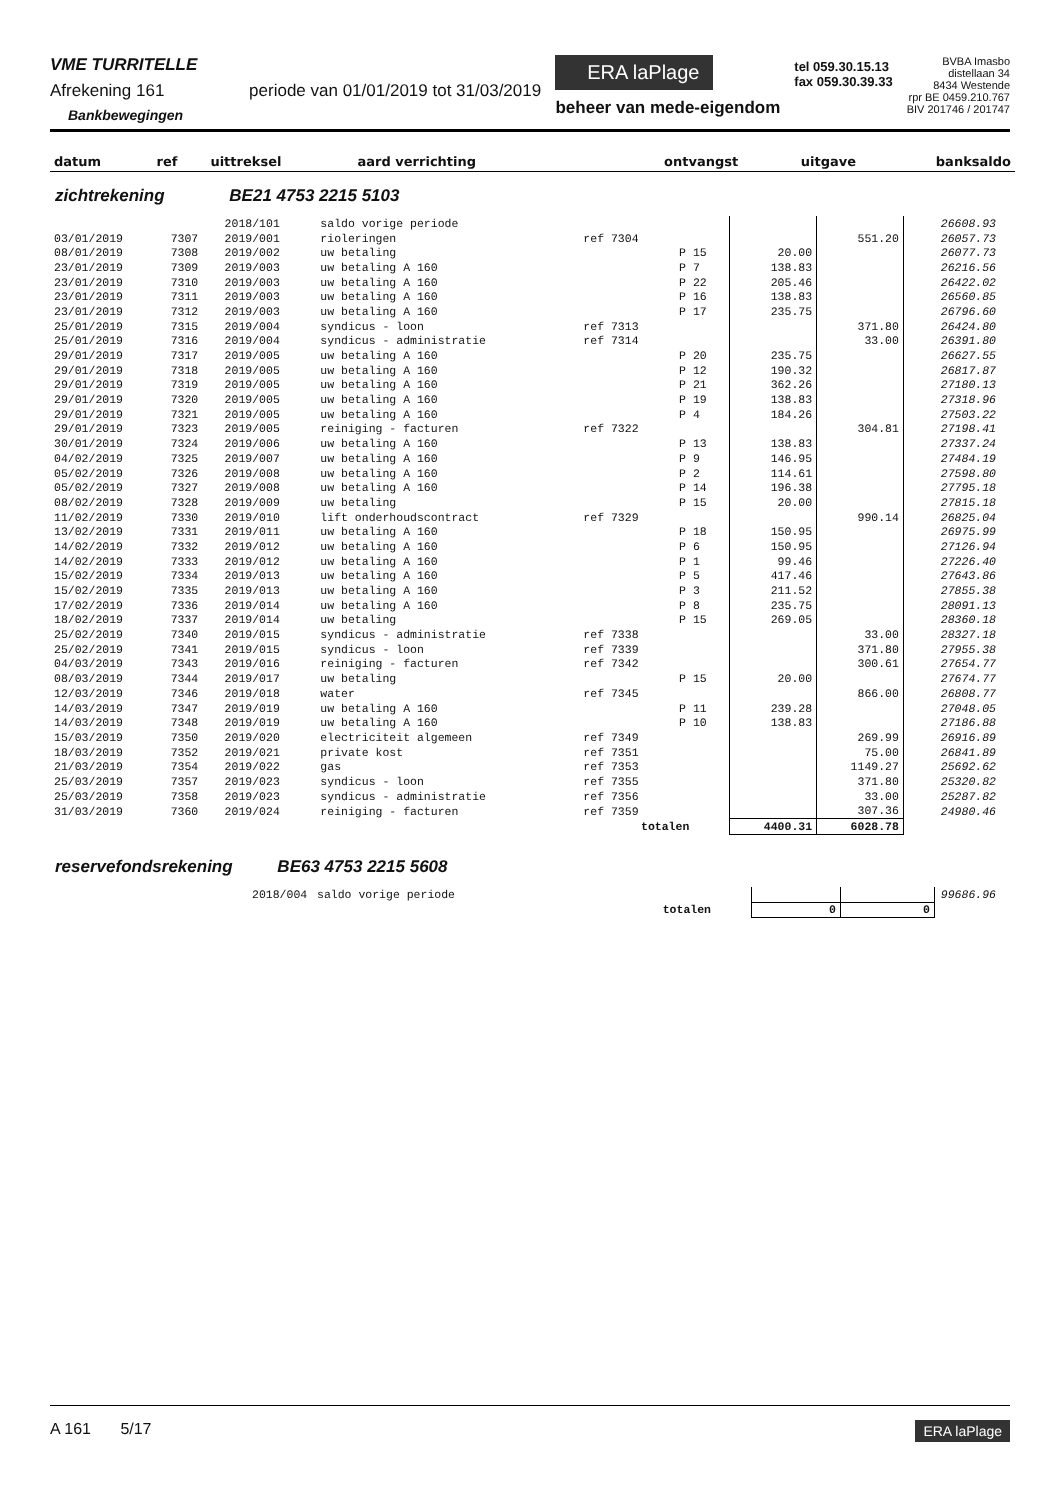VME TURRITELLE
Afrekening 161 periode van 01/01/2019 tot 31/03/2019
Bankbewegingen
ERA laPlage
beheer van mede-eigendom
tel 059.30.15.13
fax 059.30.39.33
BVBA Imasbo
distellaan 34
8434 Westende
rpr BE 0459.210.767
BIV 201746 / 201747
| datum | ref | uittreksel | aard verrichting | ontvangst | uitgave | banksaldo |
| --- | --- | --- | --- | --- | --- | --- |
zichtrekening BE21 4753 2215 5103
| | | 2018/101 | saldo vorige periode | | | | | 26608.93 |
| 03/01/2019 | 7307 | 2019/001 | rioleringen | ref 7304 | | | 551.20 | 26057.73 |
| 08/01/2019 | 7308 | 2019/002 | uw betaling | | P 15 | 20.00 | | 26077.73 |
| 23/01/2019 | 7309 | 2019/003 | uw betaling A 160 | | P 7 | 138.83 | | 26216.56 |
| 23/01/2019 | 7310 | 2019/003 | uw betaling A 160 | | P 22 | 205.46 | | 26422.02 |
| 23/01/2019 | 7311 | 2019/003 | uw betaling A 160 | | P 16 | 138.83 | | 26560.85 |
| 23/01/2019 | 7312 | 2019/003 | uw betaling A 160 | | P 17 | 235.75 | | 26796.60 |
| 25/01/2019 | 7315 | 2019/004 | syndicus - loon | ref 7313 | | | 371.80 | 26424.80 |
| 25/01/2019 | 7316 | 2019/004 | syndicus - administratie | ref 7314 | | | 33.00 | 26391.80 |
| 29/01/2019 | 7317 | 2019/005 | uw betaling A 160 | | P 20 | 235.75 | | 26627.55 |
| 29/01/2019 | 7318 | 2019/005 | uw betaling A 160 | | P 12 | 190.32 | | 26817.87 |
| 29/01/2019 | 7319 | 2019/005 | uw betaling A 160 | | P 21 | 362.26 | | 27180.13 |
| 29/01/2019 | 7320 | 2019/005 | uw betaling A 160 | | P 19 | 138.83 | | 27318.96 |
| 29/01/2019 | 7321 | 2019/005 | uw betaling A 160 | | P 4 | 184.26 | | 27503.22 |
| 29/01/2019 | 7323 | 2019/005 | reiniging - facturen | ref 7322 | | | 304.81 | 27198.41 |
| 30/01/2019 | 7324 | 2019/006 | uw betaling A 160 | | P 13 | 138.83 | | 27337.24 |
| 04/02/2019 | 7325 | 2019/007 | uw betaling A 160 | | P 9 | 146.95 | | 27484.19 |
| 05/02/2019 | 7326 | 2019/008 | uw betaling A 160 | | P 2 | 114.61 | | 27598.80 |
| 05/02/2019 | 7327 | 2019/008 | uw betaling A 160 | | P 14 | 196.38 | | 27795.18 |
| 08/02/2019 | 7328 | 2019/009 | uw betaling | | P 15 | 20.00 | | 27815.18 |
| 11/02/2019 | 7330 | 2019/010 | lift onderhoudscontract | ref 7329 | | | 990.14 | 26825.04 |
| 13/02/2019 | 7331 | 2019/011 | uw betaling A 160 | | P 18 | 150.95 | | 26975.99 |
| 14/02/2019 | 7332 | 2019/012 | uw betaling A 160 | | P 6 | 150.95 | | 27126.94 |
| 14/02/2019 | 7333 | 2019/012 | uw betaling A 160 | | P 1 | 99.46 | | 27226.40 |
| 15/02/2019 | 7334 | 2019/013 | uw betaling A 160 | | P 5 | 417.46 | | 27643.86 |
| 15/02/2019 | 7335 | 2019/013 | uw betaling A 160 | | P 3 | 211.52 | | 27855.38 |
| 17/02/2019 | 7336 | 2019/014 | uw betaling A 160 | | P 8 | 235.75 | | 28091.13 |
| 18/02/2019 | 7337 | 2019/014 | uw betaling | | P 15 | 269.05 | | 28360.18 |
| 25/02/2019 | 7340 | 2019/015 | syndicus - administratie | ref 7338 | | | 33.00 | 28327.18 |
| 25/02/2019 | 7341 | 2019/015 | syndicus - loon | ref 7339 | | | 371.80 | 27955.38 |
| 04/03/2019 | 7343 | 2019/016 | reiniging - facturen | ref 7342 | | | 300.61 | 27654.77 |
| 08/03/2019 | 7344 | 2019/017 | uw betaling | | P 15 | 20.00 | | 27674.77 |
| 12/03/2019 | 7346 | 2019/018 | water | ref 7345 | | | 866.00 | 26808.77 |
| 14/03/2019 | 7347 | 2019/019 | uw betaling A 160 | | P 11 | 239.28 | | 27048.05 |
| 14/03/2019 | 7348 | 2019/019 | uw betaling A 160 | | P 10 | 138.83 | | 27186.88 |
| 15/03/2019 | 7350 | 2019/020 | electriciteit algemeen | ref 7349 | | | 269.99 | 26916.89 |
| 18/03/2019 | 7352 | 2019/021 | private kost | ref 7351 | | | 75.00 | 26841.89 |
| 21/03/2019 | 7354 | 2019/022 | gas | ref 7353 | | | 1149.27 | 25692.62 |
| 25/03/2019 | 7357 | 2019/023 | syndicus - loon | ref 7355 | | | 371.80 | 25320.82 |
| 25/03/2019 | 7358 | 2019/023 | syndicus - administratie | ref 7356 | | | 33.00 | 25287.82 |
| 31/03/2019 | 7360 | 2019/024 | reiniging - facturen | ref 7359 | | | 307.36 | 24980.46 |
| totalen | | | | | | 4400.31 | 6028.78 | |
reservefondsrekening BE63 4753 2215 5608
| | 2018/004 | saldo vorige periode | | | 99686.96 |
| totalen | | | 0 | 0 | |
A 161 5/17 ERA laPlage